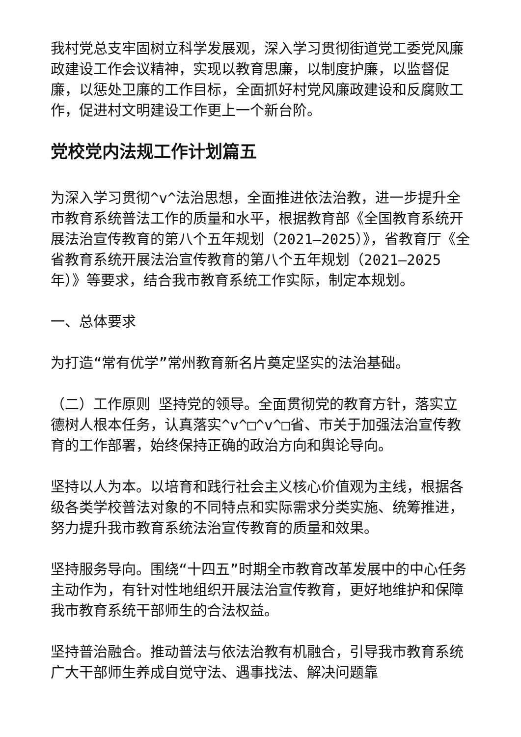我村党总支牢固树立科学发展观，深入学习贯彻街道党工委党风廉政建设工作会议精神，实现以教育思廉，以制度护廉，以监督促廉，以惩处卫廉的工作目标，全面抓好村党风廉政建设和反腐败工作，促进村文明建设工作更上一个新台阶。
党校党内法规工作计划篇五
为深入学习贯彻^v^法治思想，全面推进依法治教，进一步提升全市教育系统普法工作的质量和水平，根据教育部《全国教育系统开展法治宣传教育的第八个五年规划（2021—2025）》，省教育厅《全省教育系统开展法治宣传教育的第八个五年规划（2021—2025 年）》等要求，结合我市教育系统工作实际，制定本规划。
一、总体要求
为打造“常有优学”常州教育新名片奠定坚实的法治基础。
（二）工作原则 坚持党的领导。全面贯彻党的教育方针，落实立德树人根本任务，认真落实^v^□^v^□省、市关于加强法治宣传教育的工作部署，始终保持正确的政治方向和舆论导向。
坚持以人为本。以培育和践行社会主义核心价值观为主线，根据各级各类学校普法对象的不同特点和实际需求分类实施、统筹推进，努力提升我市教育系统法治宣传教育的质量和效果。
坚持服务导向。围绕“十四五”时期全市教育改革发展中的中心任务主动作为，有针对性地组织开展法治宣传教育，更好地维护和保障我市教育系统干部师生的合法权益。
坚持普治融合。推动普法与依法治教有机融合，引导我市教育系统广大干部师生养成自觉守法、遇事找法、解决问题靠